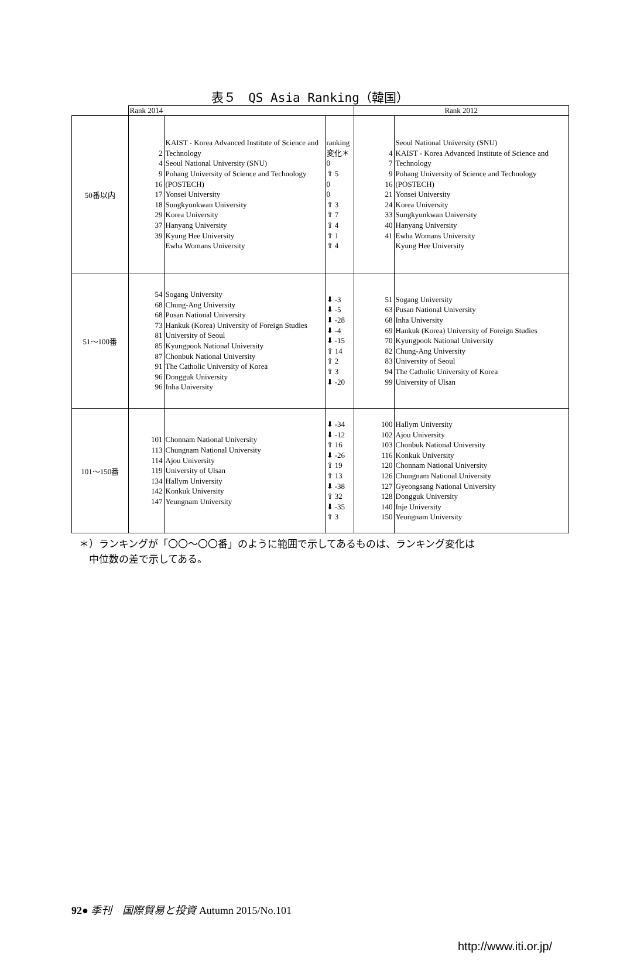表５　QS Asia Ranking（韓国）
| | Rank 2014 | | | Rank 2012 | |
| --- | --- | --- | --- | --- | --- |
| 50番以内 | 2 4 9 16 17 18 29 37 39 | KAIST - Korea Advanced Institute of Science and Technology Seoul National University (SNU) Pohang University of Science and Technology (POSTECH) Yonsei University Sungkyunkwan University Korea University Hanyang University Kyung Hee University Ewha Womans University | ranking 変化＊ 0 ⇧ 5 0 0 ⇧ 3 ⇧ 7 ⇧ 4 ⇧ 1 ⇧ 4 | 4 7 9 16 21 24 33 40 41 | Seoul National University (SNU) KAIST - Korea Advanced Institute of Science and Technology Pohang University of Science and Technology (POSTECH) Yonsei University Korea University Sungkyunkwan University Hanyang University Ewha Womans University Kyung Hee University |
| 51～100番 | 54 68 68 73 81 85 87 91 96 96 | Sogang University Chung-Ang University Pusan National University Hankuk (Korea) University of Foreign Studies University of Seoul Kyungpook National University Chonbuk National University The Catholic University of Korea Dongguk University Inha University | ⬇ -3 ⬇ -5 ⬇ -28 ⬇ -4 ⬇ -15 ⇧ 14 ⇧ 2 ⇧ 3 ⬇ -20 | 51 63 68 69 70 82 83 94 99 | Sogang University Pusan National University Inha University Hankuk (Korea) University of Foreign Studies Kyungpook National University Chung-Ang University University of Seoul The Catholic University of Korea University of Ulsan |
| 101～150番 | 101 113 114 119 134 142 147 | Chonnam National University Chungnam National University Ajou University University of Ulsan Hallym University Konkuk University Yeungnam University | ⬇ -34 ⬇ -12 ⇧ 16 ⬇ -26 ⇧ 19 ⇧ 13 ⬇ -38 ⇧ 32 ⬇ -35 ⇧ 3 | 100 102 103 116 120 126 127 128 140 150 | Hallym University Ajou University Chonbuk National University Konkuk University Chonnam National University Chungnam National University Gyeongsang National University Dongguk University Inje University Yeungnam University |
＊）ランキングが「〇〇～〇〇番」のように範囲で示してあるものは、ランキング変化は
　中位数の差で示してある。
92● 季刊　国際貿易と投資 Autumn 2015/No.101
http://www.iti.or.jp/